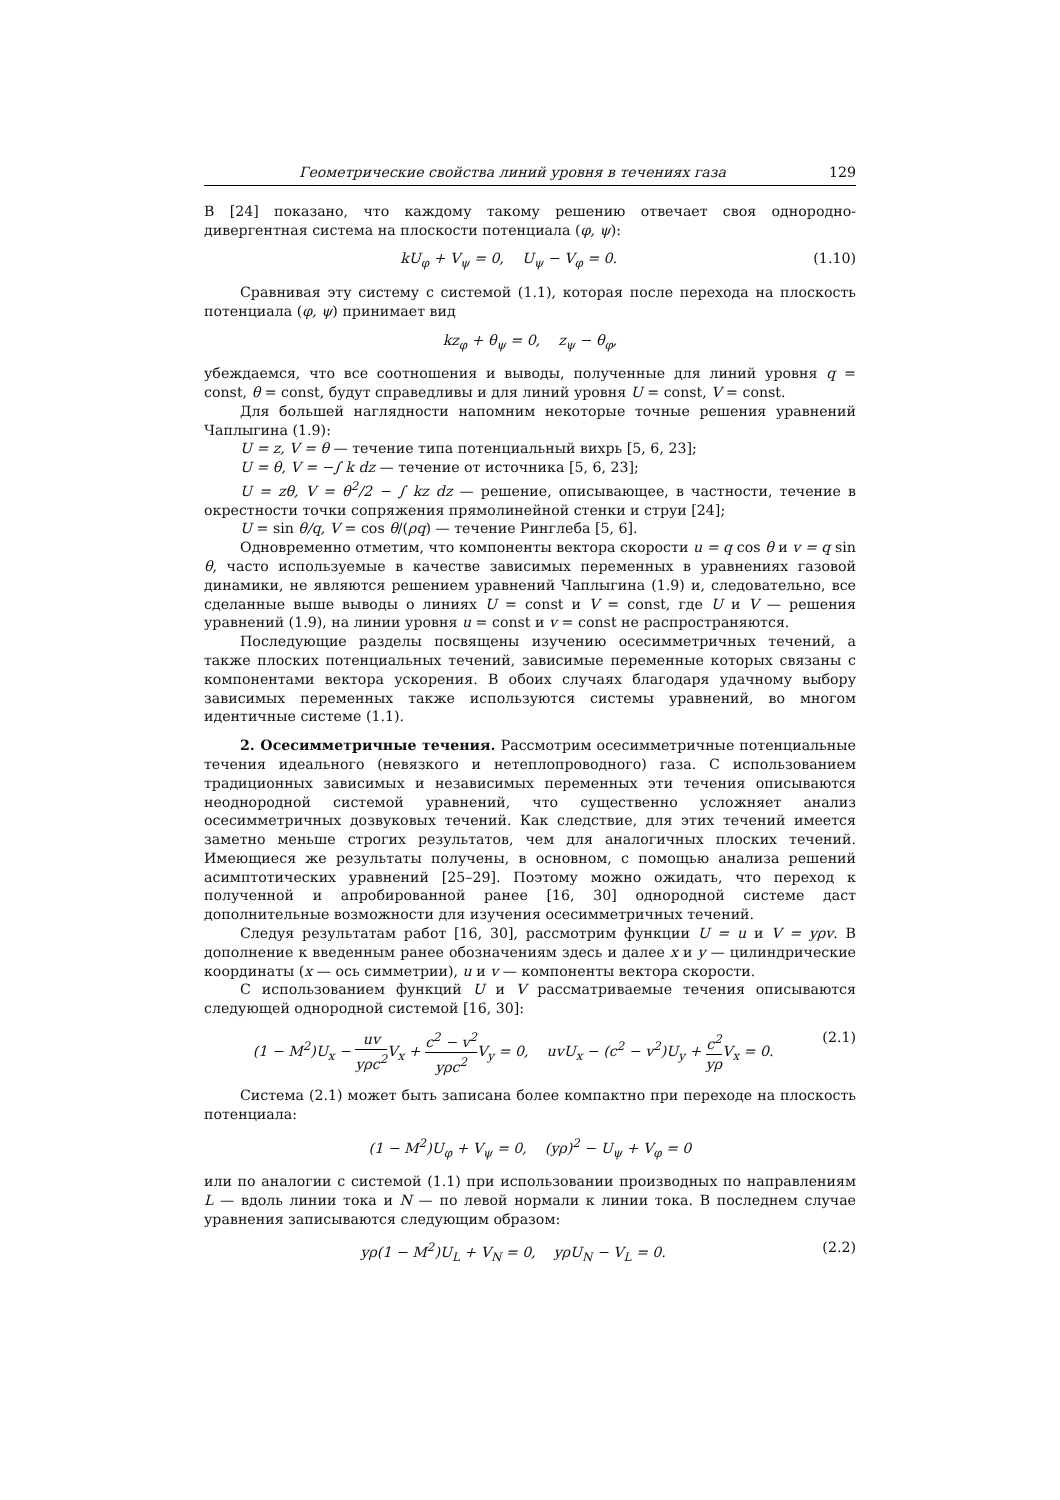Геометрические свойства линий уровня в течениях газа 129
В [24] показано, что каждому такому решению отвечает своя однородно-дивергентная система на плоскости потенциала (φ, ψ):
kU<sub>φ</sub> + V<sub>ψ</sub> = 0, U<sub>ψ</sub> − V<sub>φ</sub> = 0. (1.10)
Сравнивая эту систему с системой (1.1), которая после перехода на плоскость потенциала (φ, ψ) принимает вид
kz<sub>φ</sub> + θ<sub>ψ</sub> = 0, z<sub>ψ</sub> − θ<sub>φ</sub>,
убеждаемся, что все соотношения и выводы, полученные для линий уровня q = const, θ = const, будут справедливы и для линий уровня U = const, V = const.
Для большей наглядности напомним некоторые точные решения уравнений Чаплыгина (1.9):
U = z, V = θ — течение типа потенциальный вихрь [5, 6, 23];
U = θ, V = −∫ k dz — течение от источника [5, 6, 23];
U = zθ, V = θ<sup>2</sup>/2 − ∫ kz dz — решение, описывающее, в частности, течение в окрестности точки сопряжения прямолинейной стенки и струи [24];
U = sin θ/q, V = cos θ/(ρq) — течение Ринглеба [5, 6].
Одновременно отметим, что компоненты вектора скорости u = q cos θ и v = q sin θ, часто используемые в качестве зависимых переменных в уравнениях газовой динамики, не являются решением уравнений Чаплыгина (1.9) и, следовательно, все сделанные выше выводы о линиях U = const и V = const, где U и V — решения уравнений (1.9), на линии уровня u = const и v = const не распространяются.
Последующие разделы посвящены изучению осесимметричных течений, а также плоских потенциальных течений, зависимые переменные которых связаны с компонентами вектора ускорения. В обоих случаях благодаря удачному выбору зависимых переменных также используются системы уравнений, во многом идентичные системе (1.1).
2. Осесимметричные течения. Рассмотрим осесимметричные потенциальные течения идеального (невязкого и нетеплопроводного) газа. С использованием традиционных зависимых и независимых переменных эти течения описываются неоднородной системой уравнений, что существенно усложняет анализ осесимметричных дозвуковых течений. Как следствие, для этих течений имеется заметно меньше строгих результатов, чем для аналогичных плоских течений. Имеющиеся же результаты получены, в основном, с помощью анализа решений асимптотических уравнений [25–29]. Поэтому можно ожидать, что переход к полученной и апробированной ранее [16, 30] однородной системе даст дополнительные возможности для изучения осесимметричных течений.
Следуя результатам работ [16, 30], рассмотрим функции U = u и V = yρv. В дополнение к введенным ранее обозначениям здесь и далее x и y — цилиндрические координаты (x — ось симметрии), u и v — компоненты вектора скорости.
С использованием функций U и V рассматриваемые течения описываются следующей однородной системой [16, 30]:
(1 − M<sup>2</sup>)U<sub>x</sub> − uv yρc<sup>2</sup> V<sub>x</sub> + c<sup>2</sup> − v<sup>2</sup> yρc<sup>2</sup> V<sub>y</sub> = 0, uvU<sub>x</sub> − (c<sup>2</sup> − v<sup>2</sup>)U<sub>y</sub> + c<sup>2</sup> yρ V<sub>x</sub> = 0. (2.1)
Система (2.1) может быть записана более компактно при переходе на плоскость потенциала:
(1 − M<sup>2</sup>)U<sub>φ</sub> + V<sub>ψ</sub> = 0, (yρ)<sup>2</sup> − U<sub>ψ</sub> + V<sub>φ</sub> = 0
или по аналогии с системой (1.1) при использовании производных по направлениям L — вдоль линии тока и N — по левой нормали к линии тока. В последнем случае уравнения записываются следующим образом:
yρ(1 − M<sup>2</sup>)U<sub>L</sub> + V<sub>N</sub> = 0, yρU<sub>N</sub> − V<sub>L</sub> = 0. (2.2)